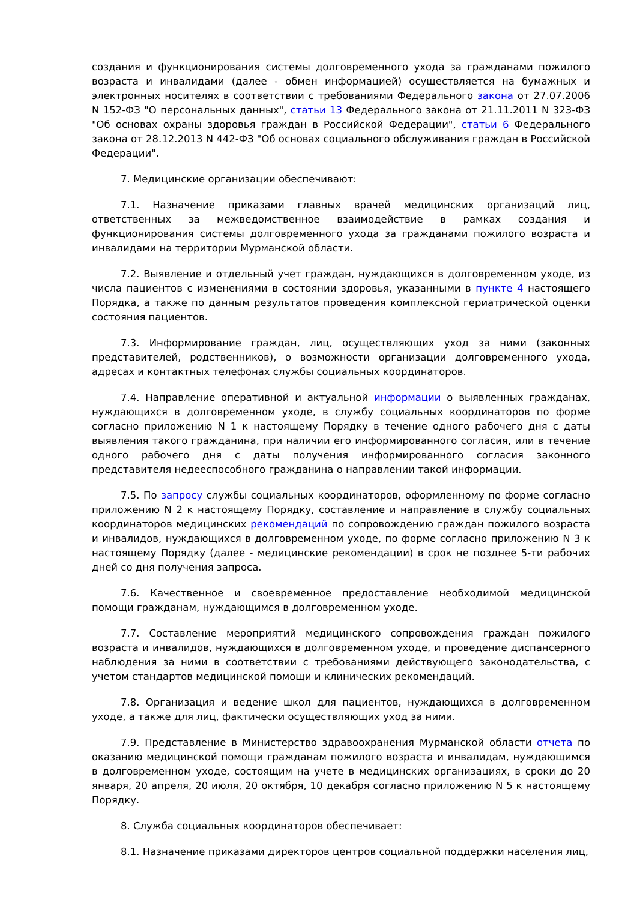создания и функционирования системы долговременного ухода за гражданами пожилого возраста и инвалидами (далее - обмен информацией) осуществляется на бумажных и электронных носителях в соответствии с требованиями Федерального закона от 27.07.2006 N 152-ФЗ "О персональных данных", статьи 13 Федерального закона от 21.11.2011 N 323-ФЗ "Об основах охраны здоровья граждан в Российской Федерации", статьи 6 Федерального закона от 28.12.2013 N 442-ФЗ "Об основах социального обслуживания граждан в Российской Федерации".
7. Медицинские организации обеспечивают:
7.1. Назначение приказами главных врачей медицинских организаций лиц, ответственных за межведомственное взаимодействие в рамках создания и функционирования системы долговременного ухода за гражданами пожилого возраста и инвалидами на территории Мурманской области.
7.2. Выявление и отдельный учет граждан, нуждающихся в долговременном уходе, из числа пациентов с изменениями в состоянии здоровья, указанными в пункте 4 настоящего Порядка, а также по данным результатов проведения комплексной гериатрической оценки состояния пациентов.
7.3. Информирование граждан, лиц, осуществляющих уход за ними (законных представителей, родственников), о возможности организации долговременного ухода, адресах и контактных телефонах службы социальных координаторов.
7.4. Направление оперативной и актуальной информации о выявленных гражданах, нуждающихся в долговременном уходе, в службу социальных координаторов по форме согласно приложению N 1 к настоящему Порядку в течение одного рабочего дня с даты выявления такого гражданина, при наличии его информированного согласия, или в течение одного рабочего дня с даты получения информированного согласия законного представителя недееспособного гражданина о направлении такой информации.
7.5. По запросу службы социальных координаторов, оформленному по форме согласно приложению N 2 к настоящему Порядку, составление и направление в службу социальных координаторов медицинских рекомендаций по сопровождению граждан пожилого возраста и инвалидов, нуждающихся в долговременном уходе, по форме согласно приложению N 3 к настоящему Порядку (далее - медицинские рекомендации) в срок не позднее 5-ти рабочих дней со дня получения запроса.
7.6. Качественное и своевременное предоставление необходимой медицинской помощи гражданам, нуждающимся в долговременном уходе.
7.7. Составление мероприятий медицинского сопровождения граждан пожилого возраста и инвалидов, нуждающихся в долговременном уходе, и проведение диспансерного наблюдения за ними в соответствии с требованиями действующего законодательства, с учетом стандартов медицинской помощи и клинических рекомендаций.
7.8. Организация и ведение школ для пациентов, нуждающихся в долговременном уходе, а также для лиц, фактически осуществляющих уход за ними.
7.9. Представление в Министерство здравоохранения Мурманской области отчета по оказанию медицинской помощи гражданам пожилого возраста и инвалидам, нуждающимся в долговременном уходе, состоящим на учете в медицинских организациях, в сроки до 20 января, 20 апреля, 20 июля, 20 октября, 10 декабря согласно приложению N 5 к настоящему Порядку.
8. Служба социальных координаторов обеспечивает:
8.1. Назначение приказами директоров центров социальной поддержки населения лиц,